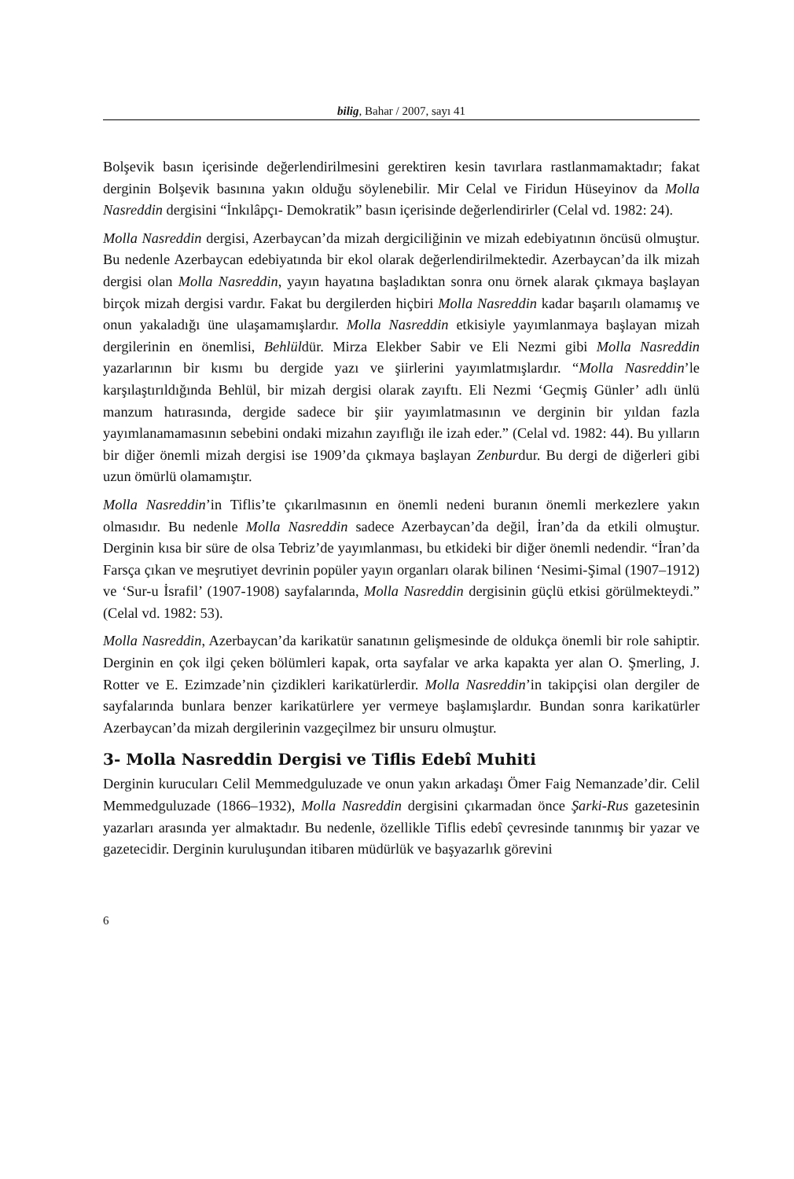bilig, Bahar / 2007, sayı 41
Bolşevik basın içerisinde değerlendirilmesini gerektiren kesin tavırlara rastlanmamaktadır; fakat derginin Bolşevik basınına yakın olduğu söylenebilir. Mir Celal ve Firidun Hüseyinov da Molla Nasreddin dergisini “İnkılâpçı- Demokratik” basın içerisinde değerlendirirler (Celal vd. 1982: 24).
Molla Nasreddin dergisi, Azerbaycan’da mizah dergiciliğinin ve mizah edebiyatının öncüsü olmuştur. Bu nedenle Azerbaycan edebiyatında bir ekol olarak değerlendirilmektedir. Azerbaycan’da ilk mizah dergisi olan Molla Nasreddin, yayın hayatına başladıktan sonra onu örnek alarak çıkmaya başlayan birçok mizah dergisi vardır. Fakat bu dergilerden hiçbiri Molla Nasreddin kadar başarılı olamamış ve onun yakaladığı üne ulaşamamışlardır. Molla Nasreddin etkisiyle yayımlanmaya başlayan mizah dergilerinin en önemlisi, Behlüldür. Mirza Elekber Sabir ve Eli Nezmi gibi Molla Nasreddin yazarlarının bir kısmı bu dergide yazı ve şiirlerini yayımlatmışlardır. “Molla Nasreddin’le karşılaştırıldığında Behlül, bir mizah dergisi olarak zayıftı. Eli Nezmi ‘Geçmiş Günler’ adlı ünlü manzum hatırasında, dergide sadece bir şiir yayımlatmasının ve derginin bir yıldan fazla yayımlanamamasının sebebini ondaki mizahın zayıflığı ile izah eder.” (Celal vd. 1982: 44). Bu yılların bir diğer önemli mizah dergisi ise 1909’da çıkmaya başlayan Zenburdur. Bu dergi de diğerleri gibi uzun ömürlü olamamıştır.
Molla Nasreddin’in Tiflis’te çıkarılmasının en önemli nedeni buranın önemli merkezlere yakın olmasıdır. Bu nedenle Molla Nasreddin sadece Azerbaycan’da değil, İran’da da etkili olmuştur. Derginin kısa bir süre de olsa Tebriz’de yayımlanması, bu etkideki bir diğer önemli nedendir. “İran’da Farsça çıkan ve meşrutiyet devrinin popüler yayın organları olarak bilinen ‘Nesimi-Şimal (1907–1912) ve ‘Sur-u İsrafil’ (1907-1908) sayfalarında, Molla Nasreddin dergisinin güçlü etkisi görülmekteydi.” (Celal vd. 1982: 53).
Molla Nasreddin, Azerbaycan’da karikatür sanatının gelişmesinde de oldukça önemli bir role sahiptir. Derginin en çok ilgi çeken bölümleri kapak, orta sayfalar ve arka kapakta yer alan O. Şmerling, J. Rotter ve E. Ezimzade’nin çizdikleri karikatürlerdir. Molla Nasreddin’in takipçisi olan dergiler de sayfalarında bunlara benzer karikatürlere yer vermeye başlamışlardır. Bundan sonra karikatürler Azerbaycan’da mizah dergilerinin vazgeçilmez bir unsuru olmuştur.
3- Molla Nasreddin Dergisi ve Tiflis Edebî Muhiti
Derginin kurucuları Celil Memmedguluzade ve onun yakın arkadaşı Ömer Faig Nemanzade’dir. Celil Memmedguluzade (1866–1932), Molla Nasreddin dergisini çıkarmadan önce Şarki-Rus gazetesinin yazarları arasında yer almaktadır. Bu nedenle, özellikle Tiflis edebî çevresinde tanınmış bir yazar ve gazetecidir. Derginin kuruluşundan itibaren müdürlük ve başyazarlık görevini
6